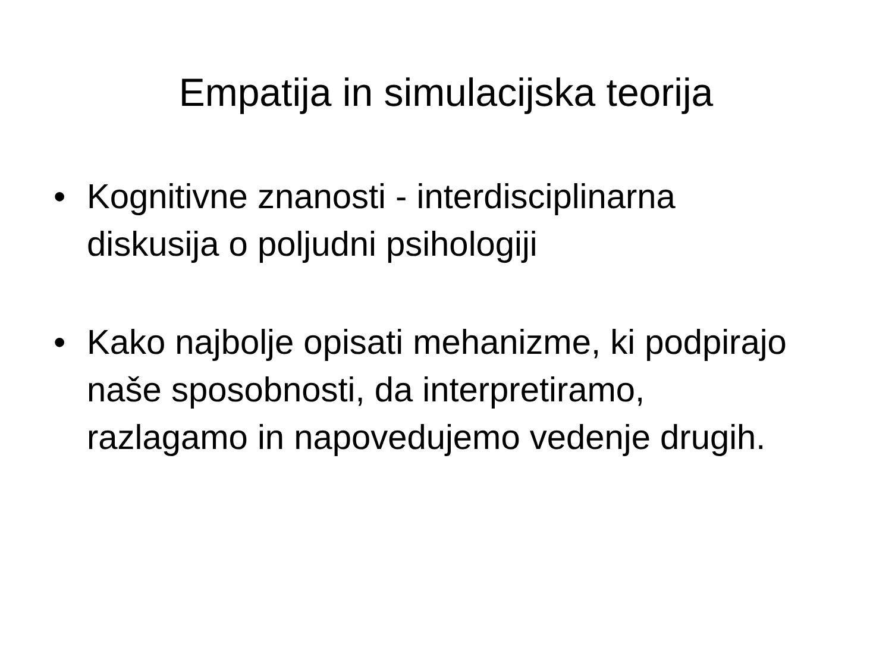Empatija in simulacijska teorija
• Kognitivne znanosti - interdisciplinarna diskusija o poljudni psihologiji
• Kako najbolje opisati mehanizme, ki podpirajo naše sposobnosti, da interpretiramo, razlagamo in napovedujemo vedenje drugih.